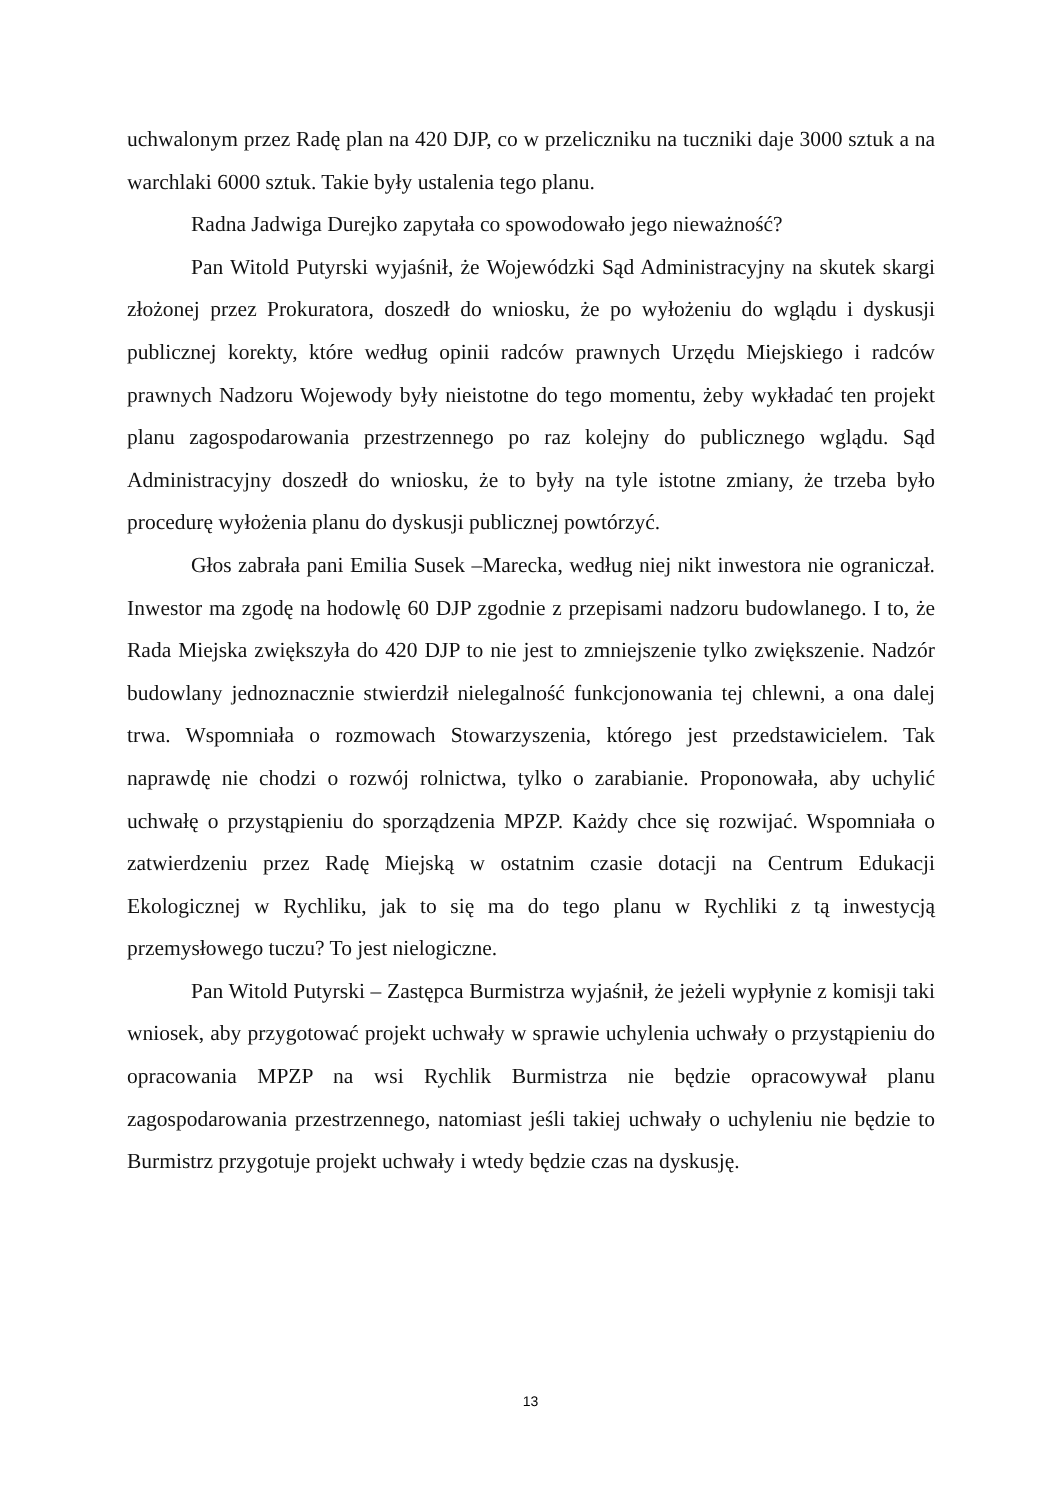uchwalonym przez Radę plan na 420 DJP, co w przeliczniku na tuczniki daje 3000 sztuk a na warchlaki 6000 sztuk. Takie były ustalenia tego planu.
Radna Jadwiga Durejko zapytała co spowodowało jego nieważność?
Pan Witold Putyrski wyjaśnił, że Wojewódzki Sąd Administracyjny na skutek skargi złożonej przez Prokuratora, doszedł do wniosku, że po wyłożeniu do wglądu i dyskusji publicznej korekty, które według opinii radców prawnych Urzędu Miejskiego i radców prawnych Nadzoru Wojewody były nieistotne do tego momentu, żeby wykładać ten projekt planu zagospodarowania przestrzennego po raz kolejny do publicznego wglądu. Sąd Administracyjny doszedł do wniosku, że to były na tyle istotne zmiany, że trzeba było procedurę wyłożenia planu do dyskusji publicznej powtórzyć.
Głos zabrała pani Emilia Susek –Marecka, według niej nikt inwestora nie ograniczał. Inwestor ma zgodę na hodowlę 60 DJP zgodnie z przepisami nadzoru budowlanego. I to, że Rada Miejska zwiększyła do 420 DJP to nie jest to zmniejszenie tylko zwiększenie. Nadzór budowlany jednoznacznie stwierdził nielegalność funkcjonowania tej chlewni, a ona dalej trwa. Wspomniała o rozmowach Stowarzyszenia, którego jest przedstawicielem. Tak naprawdę nie chodzi o rozwój rolnictwa, tylko o zarabianie. Proponowała, aby uchylić uchwałę o przystąpieniu do sporządzenia MPZP. Każdy chce się rozwijać. Wspomniała o zatwierdzeniu przez Radę Miejską w ostatnim czasie dotacji na Centrum Edukacji Ekologicznej w Rychliku, jak to się ma do tego planu w Rychliki z tą inwestycją przemysłowego tuczu? To jest nielogiczne.
Pan Witold Putyrski – Zastępca Burmistrza wyjaśnił, że jeżeli wypłynie z komisji taki wniosek, aby przygotować projekt uchwały w sprawie uchylenia uchwały o przystąpieniu do opracowania MPZP na wsi Rychlik Burmistrza nie będzie opracowywał planu zagospodarowania przestrzennego, natomiast jeśli takiej uchwały o uchyleniu nie będzie to Burmistrz przygotuje projekt uchwały i wtedy będzie czas na dyskusję.
13